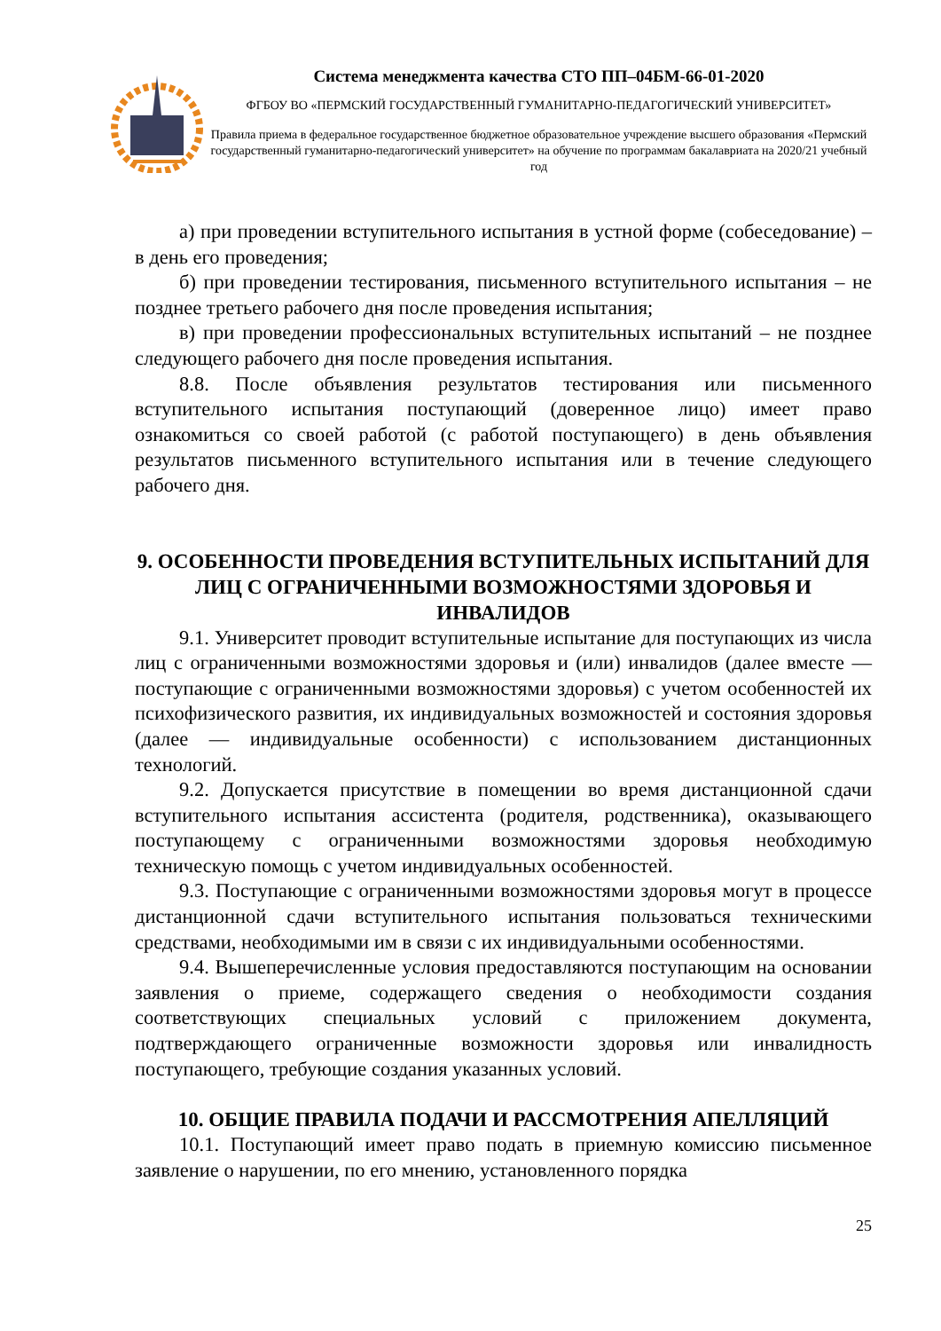Система менеджмента качества СТО ПП–04БМ-66-01-2020
ФГБОУ ВО «ПЕРМСКИЙ ГОСУДАРСТВЕННЫЙ ГУМАНИТАРНО-ПЕДАГОГИЧЕСКИЙ УНИВЕРСИТЕТ»
Правила приема в федеральное государственное бюджетное образовательное учреждение высшего образования «Пермский государственный гуманитарно-педагогический университет» на обучение по программам бакалавриата на 2020/21 учебный год
а) при проведении вступительного испытания в устной форме (собеседование) – в день его проведения;
б) при проведении тестирования, письменного вступительного испытания – не позднее третьего рабочего дня после проведения испытания;
в) при проведении профессиональных вступительных испытаний – не позднее следующего рабочего дня после проведения испытания.
8.8. После объявления результатов тестирования или письменного вступительного испытания поступающий (доверенное лицо) имеет право ознакомиться со своей работой (с работой поступающего) в день объявления результатов письменного вступительного испытания или в течение следующего рабочего дня.
9. ОСОБЕННОСТИ ПРОВЕДЕНИЯ ВСТУПИТЕЛЬНЫХ ИСПЫТАНИЙ ДЛЯ ЛИЦ С ОГРАНИЧЕННЫМИ ВОЗМОЖНОСТЯМИ ЗДОРОВЬЯ И ИНВАЛИДОВ
9.1. Университет проводит вступительные испытание для поступающих из числа лиц с ограниченными возможностями здоровья и (или) инвалидов (далее вместе — поступающие с ограниченными возможностями здоровья) с учетом особенностей их психофизического развития, их индивидуальных возможностей и состояния здоровья (далее — индивидуальные особенности) с использованием дистанционных технологий.
9.2. Допускается присутствие в помещении во время дистанционной сдачи вступительного испытания ассистента (родителя, родственника), оказывающего поступающему с ограниченными возможностями здоровья необходимую техническую помощь с учетом индивидуальных особенностей.
9.3. Поступающие с ограниченными возможностями здоровья могут в процессе дистанционной сдачи вступительного испытания пользоваться техническими средствами, необходимыми им в связи с их индивидуальными особенностями.
9.4. Вышеперечисленные условия предоставляются поступающим на основании заявления о приеме, содержащего сведения о необходимости создания соответствующих специальных условий с приложением документа, подтверждающего ограниченные возможности здоровья или инвалидность поступающего, требующие создания указанных условий.
10. ОБЩИЕ ПРАВИЛА ПОДАЧИ И РАССМОТРЕНИЯ АПЕЛЛЯЦИЙ
10.1. Поступающий имеет право подать в приемную комиссию письменное заявление о нарушении, по его мнению, установленного порядка
25